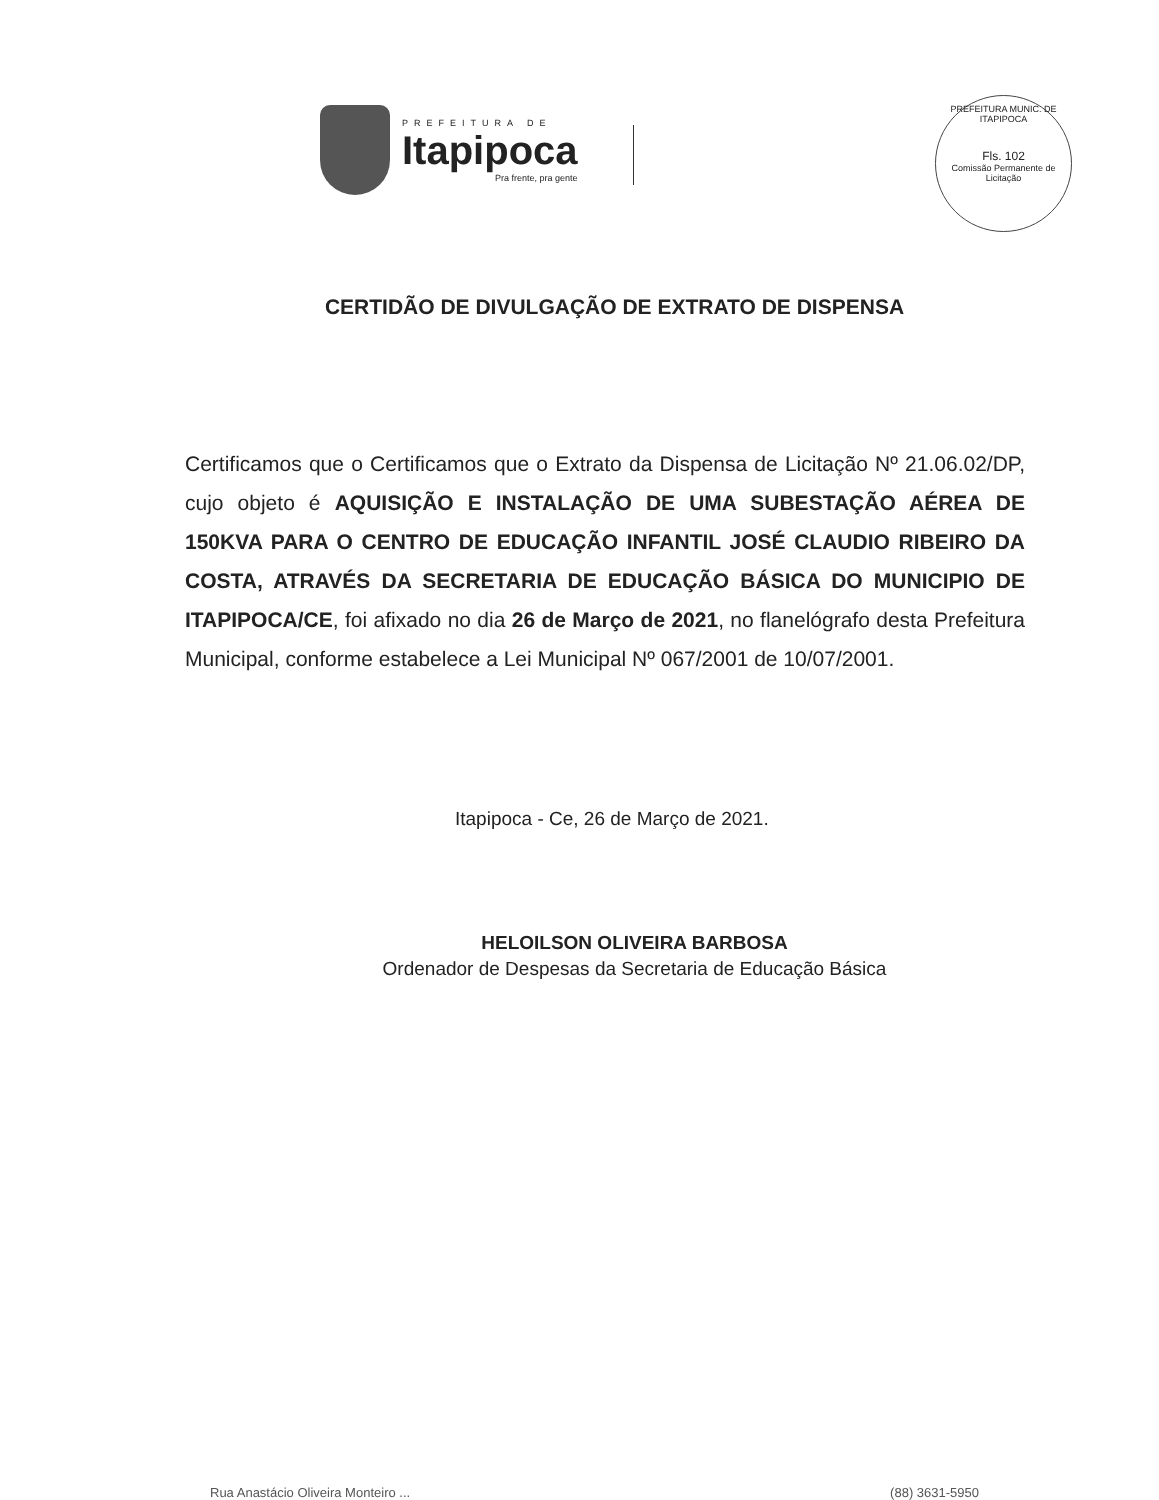PREFEITURA DE
Itapipoca
Pra frente, pra gente
PREFEITURA MUNIC. DE ITAPIPOCA
Fls. 102
Comissão Permanente de Licitação
CERTIDÃO DE DIVULGAÇÃO DE EXTRATO DE DISPENSA
Certificamos que o Certificamos que o Extrato da Dispensa de Licitação Nº 21.06.02/DP, cujo objeto é AQUISIÇÃO E INSTALAÇÃO DE UMA SUBESTAÇÃO AÉREA DE 150KVA PARA O CENTRO DE EDUCAÇÃO INFANTIL JOSÉ CLAUDIO RIBEIRO DA COSTA, ATRAVÉS DA SECRETARIA DE EDUCAÇÃO BÁSICA DO MUNICIPIO DE ITAPIPOCA/CE, foi afixado no dia 26 de Março de 2021, no flanelógrafo desta Prefeitura Municipal, conforme estabelece a Lei Municipal Nº 067/2001 de 10/07/2001.
Itapipoca - Ce, 26 de Março de 2021.
HELOILSON OLIVEIRA BARBOSA
Ordenador de Despesas da Secretaria de Educação Básica
Rua Anastácio Oliveira Monteiro ... (88) 3631-5950